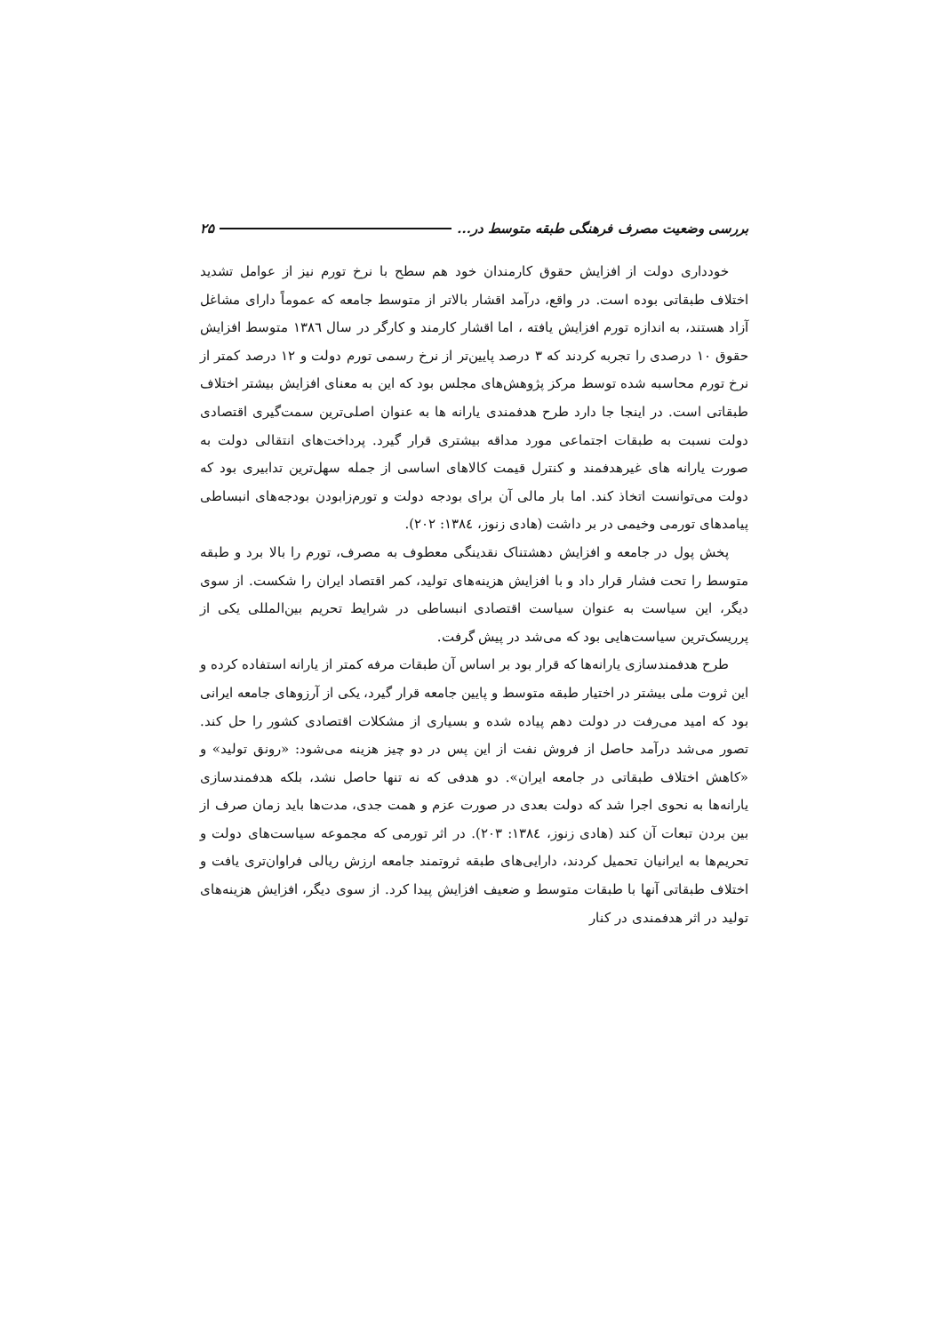بررسی وضعیت مصرف فرهنگی طبقه متوسط در... ۲۵
خودداری دولت از افزایش حقوق کارمندان خود هم سطح با نرخ تورم نیز از عوامل تشدید اختلاف طبقاتی بوده است. در واقع، درآمد اقشار بالاتر از متوسط جامعه که عموماً دارای مشاغل آزاد هستند، به اندازه تورم افزایش یافته ، اما اقشار کارمند و کارگر در سال ۱۳۸٦ متوسط افزایش حقوق ۱۰ درصدی را تجربه کردند که ۳ درصد پایین‌تر از نرخ رسمی تورم دولت و ۱۲ درصد کمتر از نرخ تورم محاسبه شده توسط مرکز پژوهش‌های مجلس بود که این به معنای افزایش بیشتر اختلاف طبقاتی است. در اینجا جا دارد طرح هدفمندی یارانه ها به عنوان اصلی‌ترین سمت‌گیری اقتصادی دولت نسبت به طبقات اجتماعی مورد مداقه بیشتری قرار گیرد. پرداخت‌های انتقالی دولت به صورت یارانه های غیرهدفمند و کنترل قیمت کالاهای اساسی از جمله سهل‌ترین تدابیری بود که دولت می‌توانست اتخاذ کند. اما بار مالی آن برای بودجه دولت و تورم‌زابودن بودجه‌های انبساطی پیامدهای تورمی وخیمی در بر داشت (هادی زنوز، ۱۳۸٤: ۲۰۲).
پخش پول در جامعه و افزایش دهشتناک نقدینگی معطوف به مصرف، تورم را بالا برد و طبقه متوسط را تحت فشار قرار داد و با افزایش هزینه‌های تولید، کمر اقتصاد ایران را شکست. از سوی دیگر، این سیاست به عنوان سیاست اقتصادی انبساطی در شرایط تحریم بین‌المللی یکی از پرریسک‌ترین سیاست‌هایی بود که می‌شد در پیش گرفت.
طرح هدفمندسازی یارانه‌ها که قرار بود بر اساس آن طبقات مرفه کمتر از یارانه استفاده کرده و این ثروت ملی بیشتر در اختیار طبقه متوسط و پایین جامعه قرار گیرد، یکی از آرزوهای جامعه ایرانی بود که امید می‌رفت در دولت دهم پیاده شده و بسیاری از مشکلات اقتصادی کشور را حل کند. تصور می‌شد درآمد حاصل از فروش نفت از این پس در دو چیز هزینه می‌شود: «رونق تولید» و «کاهش اختلاف طبقاتی در جامعه ایران». دو هدفی که نه تنها حاصل نشد، بلکه هدفمندسازی یارانه‌ها به نحوی اجرا شد که دولت بعدی در صورت عزم و همت جدی، مدت‌ها باید زمان صرف از بین بردن تبعات آن کند (هادی زنوز، ۱۳۸٤: ۲۰۳). در اثر تورمی که مجموعه سیاست‌های دولت و تحریم‌ها به ایرانیان تحمیل کردند، دارایی‌های طبقه ثروتمند جامعه ارزش ریالی فراوان‌تری یافت و اختلاف طبقاتی آنها با طبقات متوسط و ضعیف افزایش پیدا کرد. از سوی دیگر، افزایش هزینه‌های تولید در اثر هدفمندی در کنار